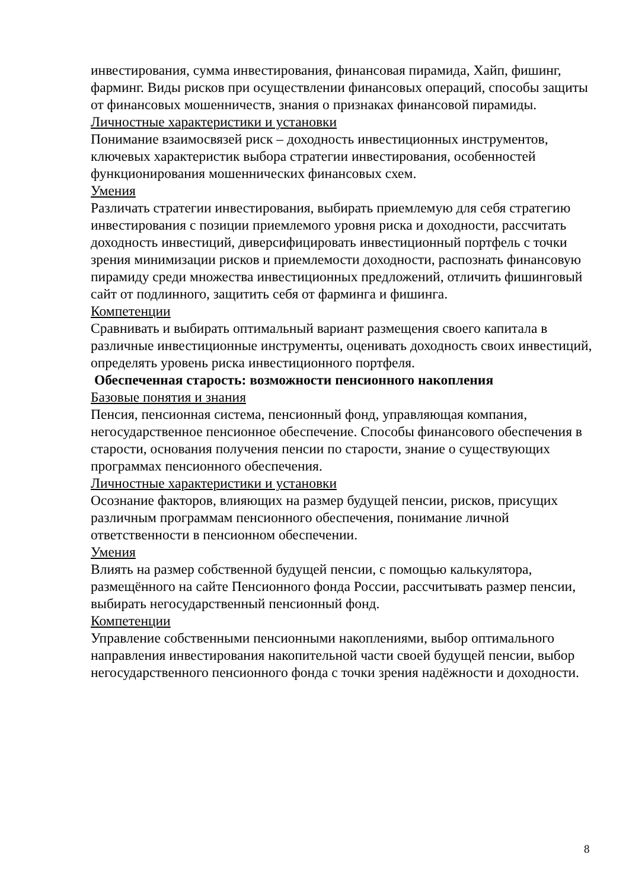инвестирования, сумма инвестирования, финансовая пирамида, Хайп, фишинг, фарминг. Виды рисков при осуществлении финансовых операций, способы защиты от финансовых мошенничеств, знания о признаках финансовой пирамиды.
Личностные характеристики и установки
Понимание взаимосвязей риск – доходность инвестиционных инструментов, ключевых характеристик выбора стратегии инвестирования, особенностей функционирования мошеннических финансовых схем.
Умения
Различать стратегии инвестирования, выбирать приемлемую для себя стратегию инвестирования с позиции приемлемого уровня риска и доходности, рассчитать доходность инвестиций, диверсифицировать инвестиционный портфель с точки зрения минимизации рисков и приемлемости доходности, распознать финансовую пирамиду среди множества инвестиционных предложений, отличить фишинговый сайт от подлинного, защитить себя от фарминга и фишинга.
Компетенции
Сравнивать и выбирать оптимальный вариант размещения своего капитала в различные инвестиционные инструменты, оценивать доходность своих инвестиций, определять уровень риска инвестиционного портфеля.
Обеспеченная старость: возможности пенсионного накопления
Базовые понятия и знания
Пенсия, пенсионная система, пенсионный фонд, управляющая компания, негосударственное пенсионное обеспечение. Способы финансового обеспечения в старости, основания получения пенсии по старости, знание о существующих программах пенсионного обеспечения.
Личностные характеристики и установки
Осознание факторов, влияющих на размер будущей пенсии, рисков, присущих различным программам пенсионного обеспечения, понимание личной ответственности в пенсионном обеспечении.
Умения
Влиять на размер собственной будущей пенсии, с помощью калькулятора, размещённого на сайте Пенсионного фонда России, рассчитывать размер пенсии, выбирать негосударственный пенсионный фонд.
Компетенции
Управление собственными пенсионными накоплениями, выбор оптимального направления инвестирования накопительной части своей будущей пенсии, выбор негосударственного пенсионного фонда с точки зрения надёжности и доходности.
8